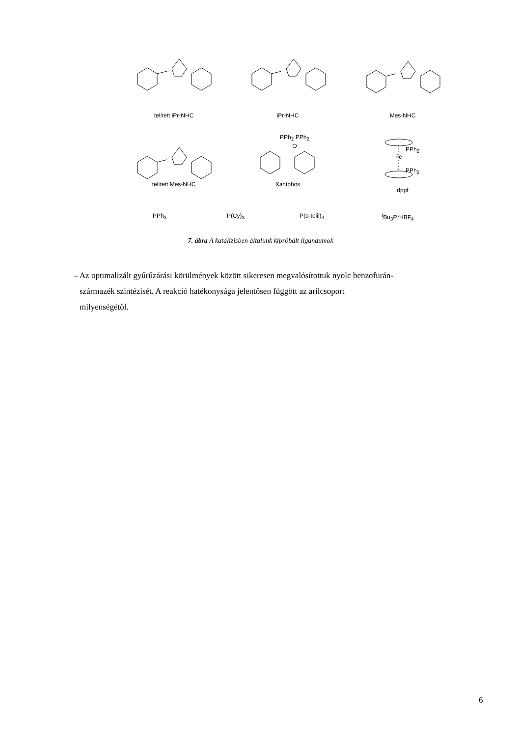telített iPr-NHC iPr-NHC Mes-NHC
PPh<sub>2</sub> PPh<sub>2</sub>
O PPh<sub>2</sub>
Fe
PPh<sub>2</sub>
telített Mes-NHC Xantphos
dppf
PPh<sub>3</sub> P(Cy)<sub>3</sub> P(o-tolil)<sub>3</sub> <sup>t</sup> Bu<sub>3</sub>P*HBF<sub>4</sub>
7. ábra A katalízisben általunk kipróbált ligandumok
– Az optimalizált gyűrűzárási körülmények között sikeresen megvalósítottuk nyolc benzofurán-
származék szintézisét. A reakció hatékonysága jelentősen függött az arilcsoport
milyenségétől.
6